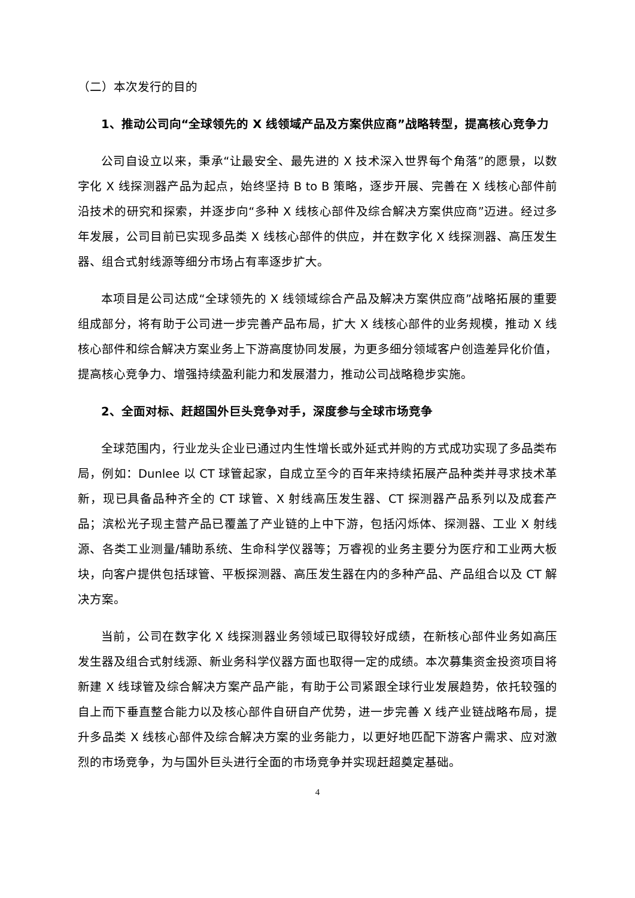（二）本次发行的目的
1、推动公司向“全球领先的 X 线领域产品及方案供应商”战略转型，提高核心竞争力
公司自设立以来，秉承“让最安全、最先进的 X 技术深入世界每个角落”的愿景，以数字化 X 线探测器产品为起点，始终坚持 B to B 策略，逐步开展、完善在 X 线核心部件前沿技术的研究和探索，并逐步向“多种 X 线核心部件及综合解决方案供应商”迈进。经过多年发展，公司目前已实现多品类 X 线核心部件的供应，并在数字化 X 线探测器、高压发生器、组合式射线源等细分市场占有率逐步扩大。
本项目是公司达成“全球领先的 X 线领域综合产品及解决方案供应商”战略拓展的重要组成部分，将有助于公司进一步完善产品布局，扩大 X 线核心部件的业务规模，推动 X 线核心部件和综合解决方案业务上下游高度协同发展，为更多细分领域客户创造差异化价值，提高核心竞争力、增强持续盈利能力和发展潜力，推动公司战略稳步实施。
2、全面对标、赶超国外巨头竞争对手，深度参与全球市场竞争
全球范围内，行业龙头企业已通过内生性增长或外延式并购的方式成功实现了多品类布局，例如：Dunlee 以 CT 球管起家，自成立至今的百年来持续拓展产品种类并寻求技术革新，现已具备品种齐全的 CT 球管、X 射线高压发生器、CT 探测器产品系列以及成套产品；滨松光子现主营产品已覆盖了产业链的上中下游，包括闪烁体、探测器、工业 X 射线源、各类工业测量/辅助系统、生命科学仪器等；万睿视的业务主要分为医疗和工业两大板块，向客户提供包括球管、平板探测器、高压发生器在内的多种产品、产品组合以及 CT 解决方案。
当前，公司在数字化 X 线探测器业务领域已取得较好成绩，在新核心部件业务如高压发生器及组合式射线源、新业务科学仪器方面也取得一定的成绩。本次募集资金投资项目将新建 X 线球管及综合解决方案产品产能，有助于公司紧跟全球行业发展趋势，依托较强的自上而下垂直整合能力以及核心部件自研自产优势，进一步完善 X 线产业链战略布局，提升多品类 X 线核心部件及综合解决方案的业务能力，以更好地匹配下游客户需求、应对激烈的市场竞争，为与国外巨头进行全面的市场竞争并实现赶超奠定基础。
4